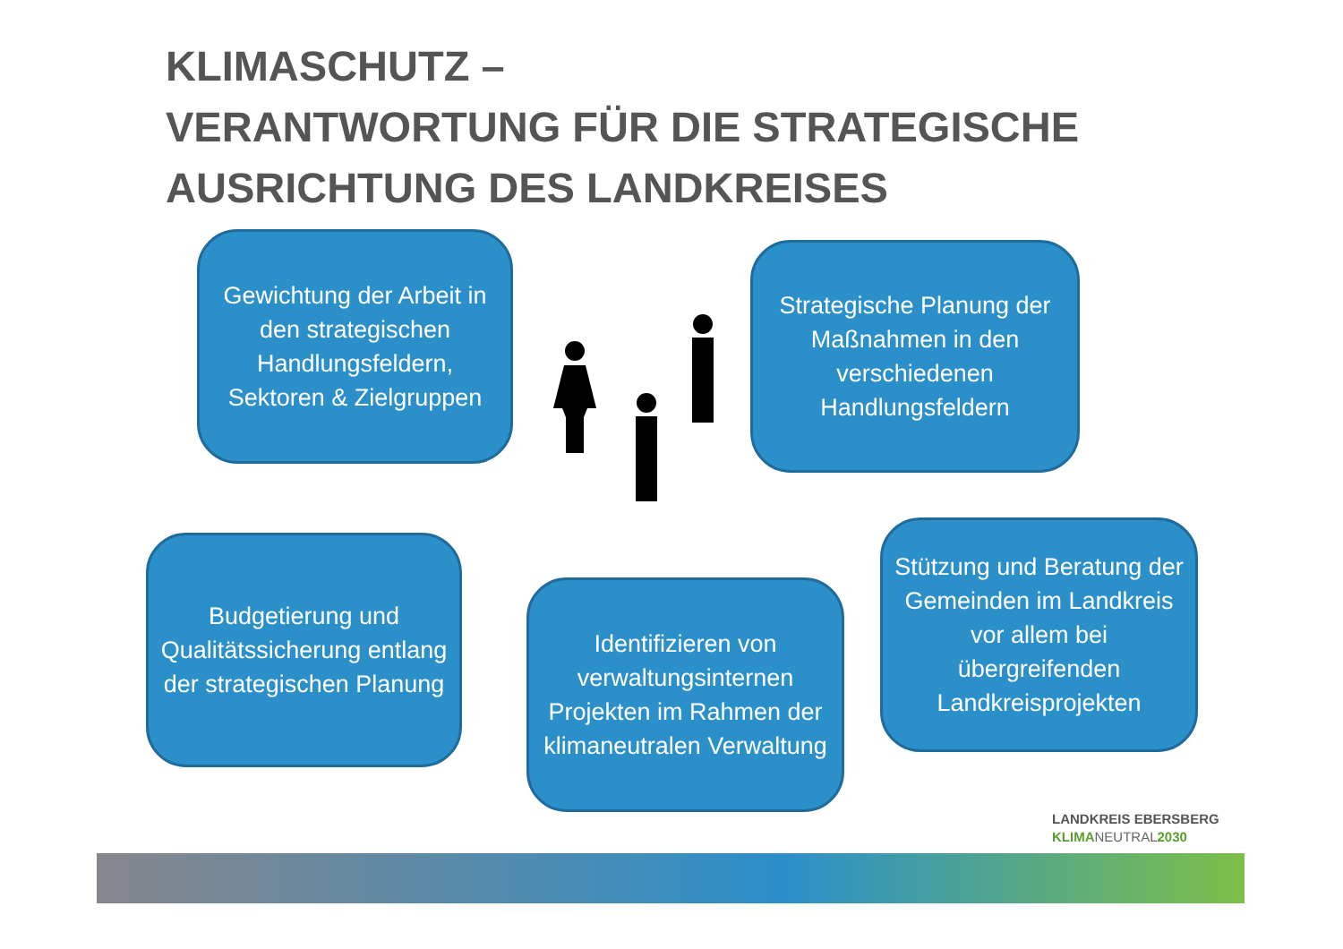KLIMASCHUTZ –
VERANTWORTUNG FÜR DIE STRATEGISCHE
AUSRICHTUNG DES LANDKREISES
Gewichtung der Arbeit in den strategischen Handlungsfeldern, Sektoren & Zielgruppen
Strategische Planung der Maßnahmen in den verschiedenen Handlungsfeldern
Budgetierung und Qualitätssicherung entlang der strategischen Planung
Identifizieren von verwaltungsinternen Projekten im Rahmen der klimaneutralen Verwaltung
Stützung und Beratung der Gemeinden im Landkreis vor allem bei übergreifenden Landkreisprojekten
LANDKREIS EBERSBERG
KLIMA NEUTRAL 2030